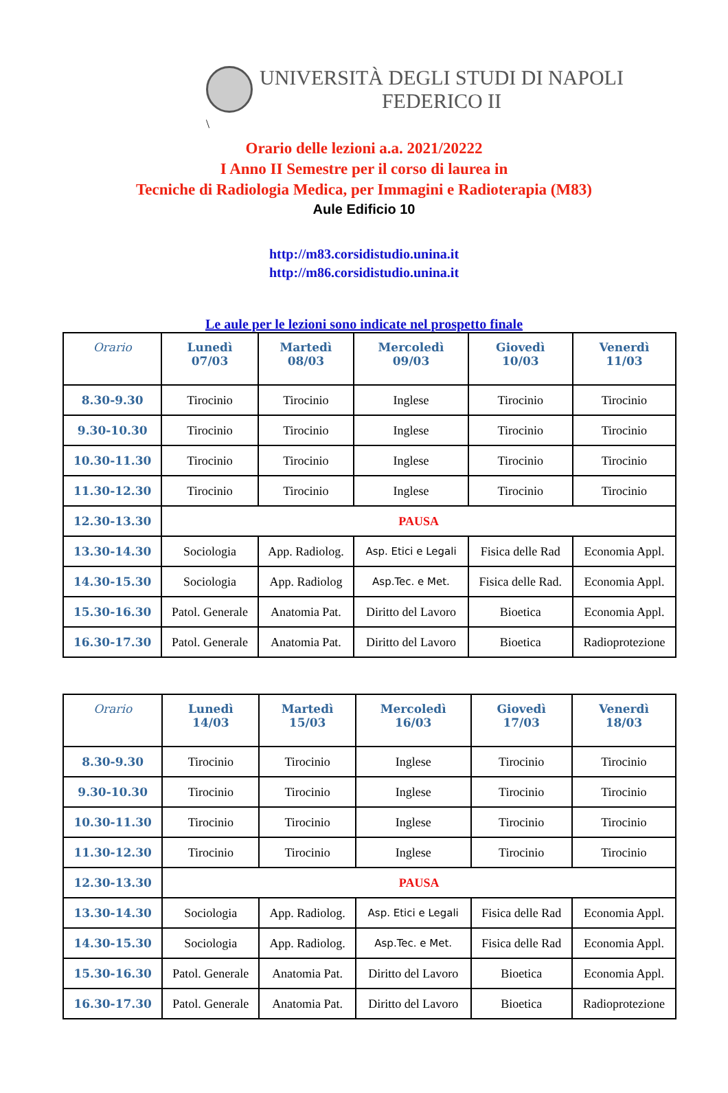UNIVERSITÀ DEGLI STUDI DI NAPOLI
FEDERICO II
\
Orario delle lezioni a.a. 2021/20222
I Anno II Semestre per il corso di laurea in
Tecniche di Radiologia Medica, per Immagini e Radioterapia (M83)
Aule Edificio 10
http://m83.corsidistudio.unina.it
http://m86.corsidistudio.unina.it
Le aule per le lezioni sono indicate nel prospetto finale
| Orario | Lunedì 07/03 | Martedì 08/03 | Mercoledì 09/03 | Giovedì 10/03 | Venerdì 11/03 |
| --- | --- | --- | --- | --- | --- |
| 8.30-9.30 | Tirocinio | Tirocinio | Inglese | Tirocinio | Tirocinio |
| 9.30-10.30 | Tirocinio | Tirocinio | Inglese | Tirocinio | Tirocinio |
| 10.30-11.30 | Tirocinio | Tirocinio | Inglese | Tirocinio | Tirocinio |
| 11.30-12.30 | Tirocinio | Tirocinio | Inglese | Tirocinio | Tirocinio |
| 12.30-13.30 | PAUSA | | | | |
| 13.30-14.30 | Sociologia | App. Radiolog. | Asp. Etici e Legali | Fisica delle Rad | Economia Appl. |
| 14.30-15.30 | Sociologia | App. Radiolog | Asp.Tec. e Met. | Fisica delle Rad. | Economia Appl. |
| 15.30-16.30 | Patol. Generale | Anatomia Pat. | Diritto del Lavoro | Bioetica | Economia Appl. |
| 16.30-17.30 | Patol. Generale | Anatomia Pat. | Diritto del Lavoro | Bioetica | Radioprotezione |
| Orario | Lunedì 14/03 | Martedì 15/03 | Mercoledì 16/03 | Giovedì 17/03 | Venerdì 18/03 |
| --- | --- | --- | --- | --- | --- |
| 8.30-9.30 | Tirocinio | Tirocinio | Inglese | Tirocinio | Tirocinio |
| 9.30-10.30 | Tirocinio | Tirocinio | Inglese | Tirocinio | Tirocinio |
| 10.30-11.30 | Tirocinio | Tirocinio | Inglese | Tirocinio | Tirocinio |
| 11.30-12.30 | Tirocinio | Tirocinio | Inglese | Tirocinio | Tirocinio |
| 12.30-13.30 | PAUSA | | | | |
| 13.30-14.30 | Sociologia | App. Radiolog. | Asp. Etici e Legali | Fisica delle Rad | Economia Appl. |
| 14.30-15.30 | Sociologia | App. Radiolog. | Asp.Tec. e Met. | Fisica delle Rad | Economia Appl. |
| 15.30-16.30 | Patol. Generale | Anatomia Pat. | Diritto del Lavoro | Bioetica | Economia Appl. |
| 16.30-17.30 | Patol. Generale | Anatomia Pat. | Diritto del Lavoro | Bioetica | Radioprotezione |